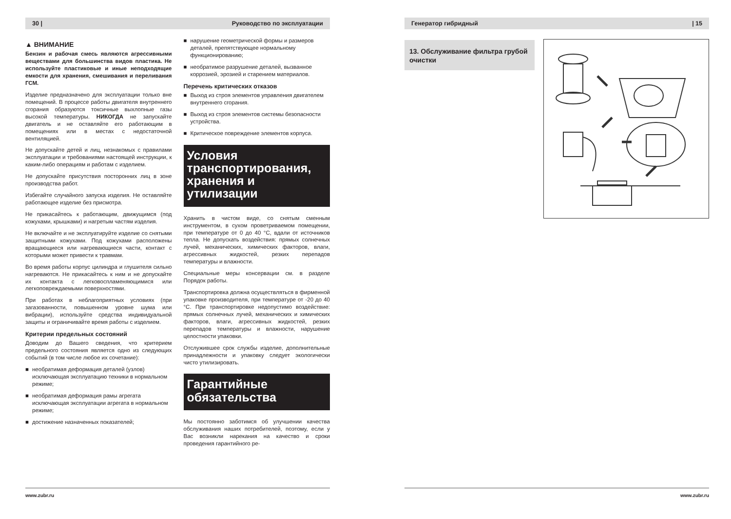30 | Руководство по эксплуатации
▲ ВНИМАНИЕ
Бензин и рабочая смесь являются агрессивными веществами для большинства видов пластика. Не используйте пластиковые и иные неподходящие емкости для хранения, смешивания и переливания ГСМ.
Изделие предназначено для эксплуатации только вне помещений. В процессе работы двигателя внутреннего сгорания образуются токсичные выхлопные газы высокой температуры. НИКОГДА не запускайте двигатель и не оставляйте его работающим в помещениях или в местах с недостаточной вентиляцией.
Не допускайте детей и лиц, незнакомых с правилами эксплуатации и требованиями настоящей инструкции, к каким-либо операциям и работам с изделием.
Не допускайте присутствия посторонних лиц в зоне производства работ.
Избегайте случайного запуска изделия. Не оставляйте работающее изделие без присмотра.
Не прикасайтесь к работающим, движущимся (под кожухами, крышками) и нагретым частям изделия.
Не включайте и не эксплуатируйте изделие со снятыми защитными кожухами. Под кожухами расположены вращающиеся или нагревающиеся части, контакт с которыми может привести к травмам.
Во время работы корпус цилиндра и глушителя сильно нагреваются. Не прикасайтесь к ним и не допускайте их контакта с легковоспламеняющимися или легкоповреждаемыми поверхностями.
При работах в неблагоприятных условиях (при загазованности, повышенном уровне шума или вибрации), используйте средства индивидуальной защиты и ограничивайте время работы с изделием.
Критерии предельных состояний
Доводим до Вашего сведения, что критерием предельного состояния является одно из следующих событий (в том числе любое их сочетание):
■ необратимая деформация деталей (узлов) исключающая эксплуатацию техники в нормальном режиме;
■ необратимая деформация рамы агрегата исключающая эксплуатации агрегата в нормальном режиме;
■ достижение назначенных показателей;
■ нарушение геометрической формы и размеров деталей, препятствующее нормальному функционированию;
■ необратимое разрушение деталей, вызванное коррозией, эрозией и старением материалов.
Перечень критических отказов
■ Выход из строя элементов управления двигателем внутреннего сгорания.
■ Выход из строя элементов системы безопасности устройства.
■ Критическое повреждение элементов корпуса.
Условия транспортирования, хранения и утилизации
Хранить в чистом виде, со снятым сменным инструментом, в сухом проветриваемом помещении, при температуре от 0 до 40 °С, вдали от источников тепла. Не допускать воздействия: прямых солнечных лучей, механических, химических факторов, влаги, агрессивных жидкостей, резких перепадов температуры и влажности.
Специальные меры консервации см. в разделе Порядок работы.
Транспортировка должна осуществляться в фирменной упаковке производителя, при температуре от -20 до 40 °С. При транспортировке недопустимо воздействие: прямых солнечных лучей, механических и химических факторов, влаги, агрессивных жидкостей, резких перепадов температуры и влажности, нарушение целостности упаковки.
Отслужившее срок службы изделие, дополнительные принадлежности и упаковку следует экологически чисто утилизировать.
Гарантийные обязательства
Мы постоянно заботимся об улучшении качества обслуживания наших потребителей, поэтому, если у Вас возникли нарекания на качество и сроки проведения гарантийного ре-
www.zubr.ru
Генератор гибридный | 15
13. Обслуживание фильтра грубой очистки
www.zubr.ru